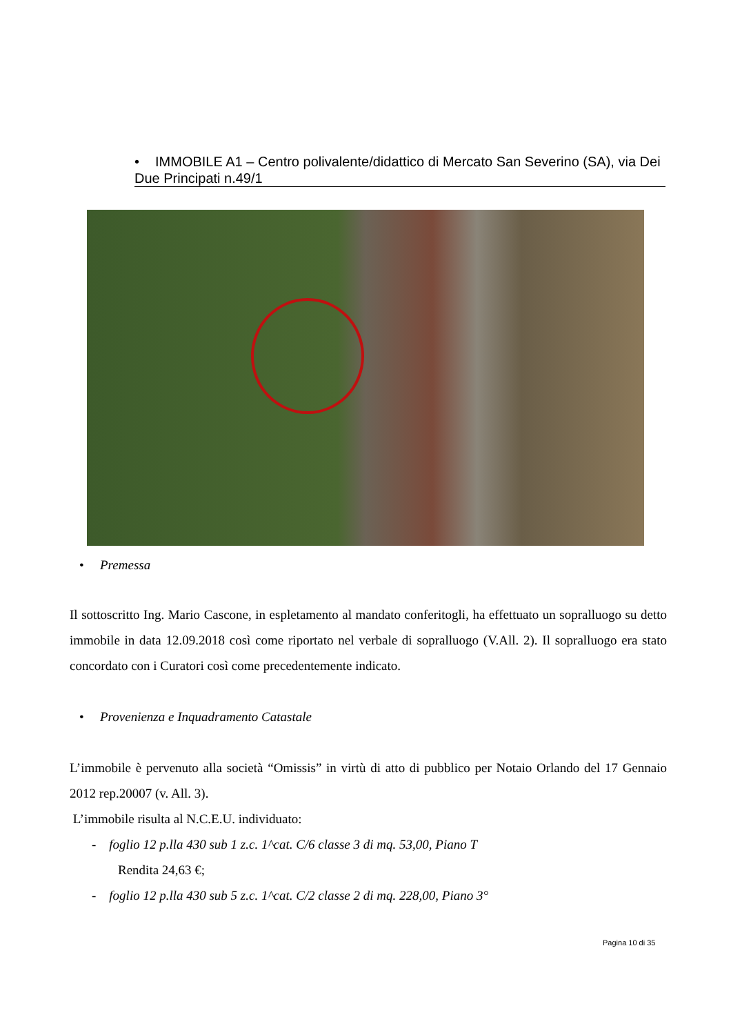• IMMOBILE A1 – Centro polivalente/didattico di Mercato San Severino (SA), via Dei Due Principati n.49/1
• Premessa
Il sottoscritto Ing. Mario Cascone, in espletamento al mandato conferitogli, ha effettuato un sopralluogo su detto immobile in data 12.09.2018 così come riportato nel verbale di sopralluogo (V.All. 2). Il sopralluogo era stato concordato con i Curatori così come precedentemente indicato.
• Provenienza e Inquadramento Catastale
L’immobile è pervenuto alla società “Omissis” in virtù di atto di pubblico per Notaio Orlando del 17 Gennaio 2012 rep.20007 (v. All. 3).
L’immobile risulta al N.C.E.U. individuato:
- foglio 12 p.lla 430 sub 1 z.c. 1^cat. C/6 classe 3 di mq. 53,00, Piano T
Rendita 24,63 €;
- foglio 12 p.lla 430 sub 5 z.c. 1^cat. C/2 classe 2 di mq. 228,00, Piano 3°
Pagina 10 di 35